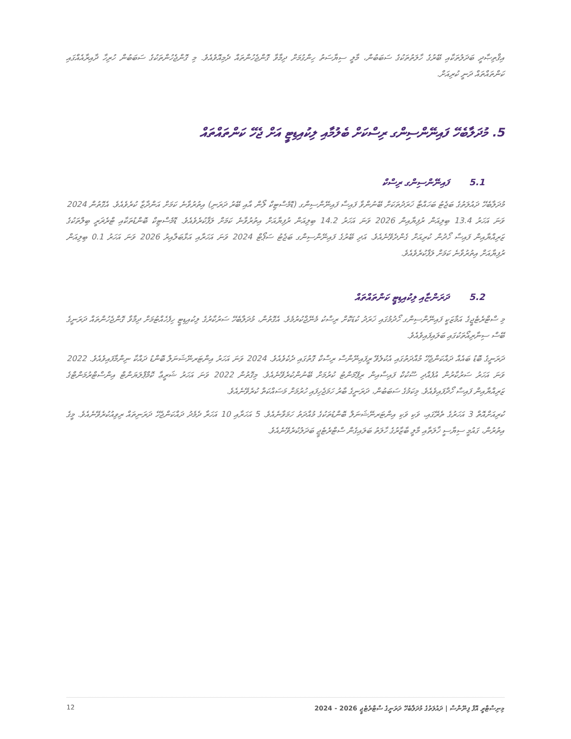އިޤްތިޞާދީ ބަދަލުތަކާއި ބޭރުގެ ހާލަތުތަކުގެ ސަބަބުން، މާލީ ސިޔާސަތު ހިންގުމަށް ދިމާވާ ގޮންޖެހުންތައް ދެމިއޮވެއެވެ. މި ގޮންޖެހުންތަކުގެ ސަބަބުން ހުރިހާ ދާއިރާއެއްގައި ކަންތައްތައް ދަނީ ކުރިއަށް.
5. މުދަލާބެހޭ ފައިނޭންސިންގ ރިސްކަށް ބެލުމާއި ލިކުއިޑިޓީ އަށް ޖެހޭ ކަންތައްތައް
5.1ފައިނޭންސިންގ ރިސްކް
މުދަލާބެހޭ ދައުލަތުގެ ބަޖެޓު ބަހައްޓާ ޚަރަދުތަކަށް ބޭނުންވާ ފައިސާ ފައިނޭންސިންގ (ޑޮމެސްޓިކް ލޯން އާއި ބޭރު ދަރަނި) އިތުރުވާނެ ކަމަށް އަންދާޒާ ކުރެވެއެވެ. އެގޮތުން 2024 ވަނަ އަހަރު 13.4 ބިލިއަން ރުފިޔާއިން 2026 ވަނަ އަހަރު 14.2 ބިލިއަން ރުފިޔާއަށް އިތުރުވާނެ ކަމަށް ލަފާކުރެވެއެވެ. ޑޮމެސްޓިކް ބޮންޑުތަކާއި ޓްރެޜަރީ ބިލްތަކުގެ ޒަރިއްޔާއިން ފައިސާ ހޯދުން ކުރިއަށް ގެންދެވޭނެއެވެ. އަދި ބޭރުގެ ފައިނޭންސިންގ ބަޖެޓު ސަޕޯޓް 2024 ވަނަ އަހަރާއި އަޅާބަލާއިރު 2026 ވަނަ އަހަރު 0.1 ބިލިއަން ރުފިޔާއަށް އިތުރުވާނެ ކަމަށް ލަފާކުރެވެއެވެ.
5.2ދަރަންޏާއި ލިކުއިޑިޓީ ކަންތައްތައް
މި ސްޓްރެޓެޖީގެ އަމާޒަކީ ފައިނޭންސިންގ ހޯދުމުގައި ޚަރަދު ކުޑަކޮށް ރިސްކު މެނޭޖްކުރުމެވެ. އެގޮތުން، މުދަލާބެހޭ ސަރުކާރުގެ ލިކުއިޑިޓީ ހިފެހެއްޓުމަށް ދިމާވާ ގޮންޖެހުންތައް ދަރަނީގެ ބޭސް ސިނާރިއޯތަކުގައި ބަލައިފައިވެއެވެ.
ދަރަނީގެ ބޮޑު ބައެއް ދައްކަންޖެހޭ މުއްދަތުގައި އެކުލެވޭ ރީފައިނޭންސް ރިސްކް ގޮތުގައި ދެކެވެއެވެ. 2024 ވަނަ އަހަރު އިންޓަރނޭޝަނަލް ބޮންޑު ދައްކާ ނިންމާފައިވެއެވެ. 2022 ވަނަ އަހަރު ސަރުކާރުން އުފެއްދި ސޫކުކް ފައިސާއިން ރިޕޭމަންޓު ކުރުމަށް ބޭނުންކުރެވޭނެއެވެ. މިގޮތުން 2022 ވަނަ އަހަރު ޝަރީޢާ ކޮމްޕްލަޔަންޓް އިންސްޓްރުމަންޓްގެ ޒަރިއްޔާއިން ފައިސާ ހޯދާފައިވެއެވެ. މިކަމުގެ ސަބަބުން، ދަރަނީގެ ބާރު ހަމަޖެހިފައި ހުރުމަށް މަސައްކަތް ކުރެވޭނެއެވެ.
ކުރިއަށްއޮތް 3 އަހަރުގެ ތެރޭގައި، ވަކި ވަކި އިންޓަރނޭޝަނަލް ބޮންޑުތަކުގެ މުއްދަތު ހަމަވާނެއެވެ. 5 އަހަރާއި 10 އަހަރާ ދެމެދު ދައްކަންޖެހޭ ދަރަނިތައް ރިވިއުކުރެވޭނެއެވެ. މީގެ އިތުރުން، ގައުމީ ސިޔާސީ ޚާލަތާއި މާލީ ބާޒާރުގެ ހާލަތު ބަލައިގެން ސްޓްރެޓެޖީ ބަދަލުކުރެވޭނެއެވެ.
12 މިނިސްޓްރީ އޮފް ފިނޭންސް | ދައުލަތުގެ މުދަލާބެހޭ ދަރަނީގެ ސްޓްރެޓެޖީ 2026 - 2024